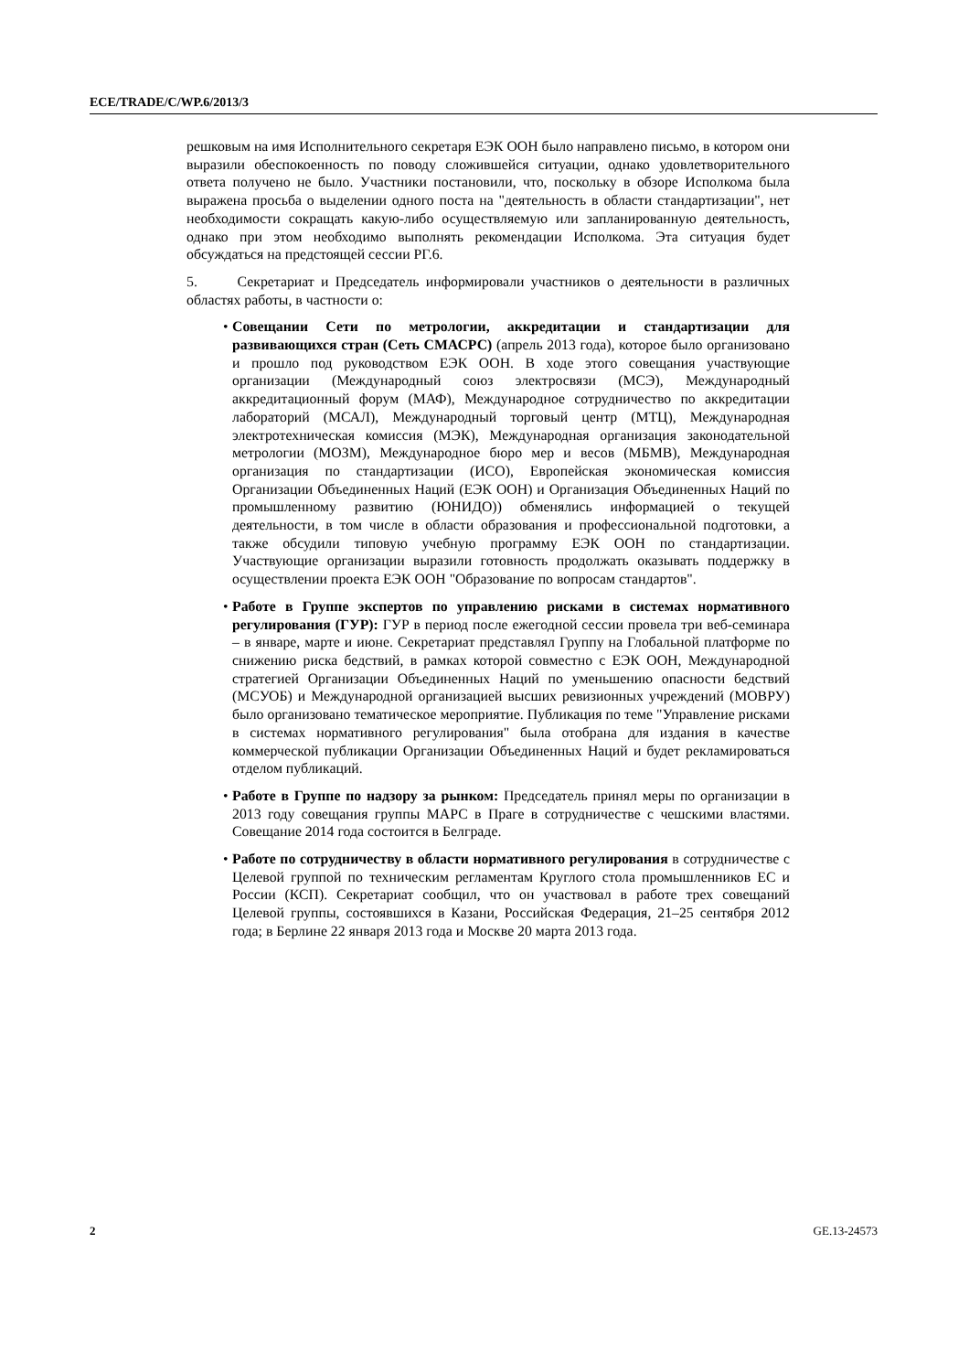ECE/TRADE/C/WP.6/2013/3
решковым на имя Исполнительного секретаря ЕЭК ООН было направлено письмо, в котором они выразили обеспокоенность по поводу сложившейся ситуации, однако удовлетворительного ответа получено не было. Участники постановили, что, поскольку в обзоре Исполкома была выражена просьба о выделении одного поста на "деятельность в области стандартизации", нет необходимости сокращать какую-либо осуществляемую или запланированную деятельность, однако при этом необходимо выполнять рекомендации Исполкома. Эта ситуация будет обсуждаться на предстоящей сессии РГ.6.
5. Секретариат и Председатель информировали участников о деятельности в различных областях работы, в частности о:
• Совещании Сети по метрологии, аккредитации и стандартизации для развивающихся стран (Сеть СМАСРС) (апрель 2013 года), которое было организовано и прошло под руководством ЕЭК ООН. В ходе этого совещания участвующие организации (Международный союз электросвязи (МСЭ), Международный аккредитационный форум (МАФ), Международное сотрудничество по аккредитации лабораторий (МСАЛ), Международный торговый центр (МТЦ), Международная электротехническая комиссия (МЭК), Международная организация законодательной метрологии (МОЗМ), Международное бюро мер и весов (МБМВ), Международная организация по стандартизации (ИСО), Европейская экономическая комиссия Организации Объединенных Наций (ЕЭК ООН) и Организация Объединенных Наций по промышленному развитию (ЮНИДО)) обменялись информацией о текущей деятельности, в том числе в области образования и профессиональной подготовки, а также обсудили типовую учебную программу ЕЭК ООН по стандартизации. Участвующие организации выразили готовность продолжать оказывать поддержку в осуществлении проекта ЕЭК ООН "Образование по вопросам стандартов".
• Работе в Группе экспертов по управлению рисками в системах нормативного регулирования (ГУР): ГУР в период после ежегодной сессии провела три веб-семинара – в январе, марте и июне. Секретариат представлял Группу на Глобальной платформе по снижению риска бедствий, в рамках которой совместно с ЕЭК ООН, Международной стратегией Организации Объединенных Наций по уменьшению опасности бедствий (МСУОБ) и Международной организацией высших ревизионных учреждений (МОВРУ) было организовано тематическое мероприятие. Публикация по теме "Управление рисками в системах нормативного регулирования" была отобрана для издания в качестве коммерческой публикации Организации Объединенных Наций и будет рекламироваться отделом публикаций.
• Работе в Группе по надзору за рынком: Председатель принял меры по организации в 2013 году совещания группы МАРС в Праге в сотрудничестве с чешскими властями. Совещание 2014 года состоится в Белграде.
• Работе по сотрудничеству в области нормативного регулирования в сотрудничестве с Целевой группой по техническим регламентам Круглого стола промышленников ЕС и России (КСП). Секретариат сообщил, что он участвовал в работе трех совещаний Целевой группы, состоявшихся в Казани, Российская Федерация, 21–25 сентября 2012 года; в Берлине 22 января 2013 года и Москве 20 марта 2013 года.
2 GE.13-24573